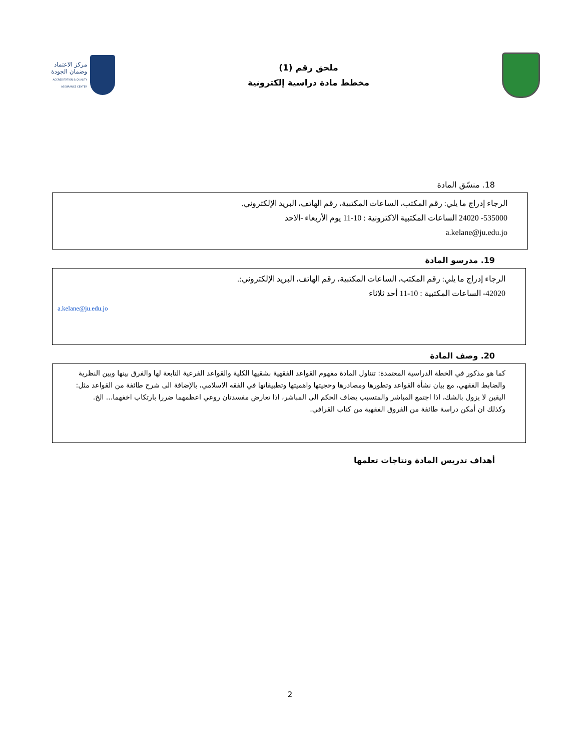ملحق رقم (1)
مخطط مادة دراسية إلكترونية
مركز الاعتماد
وضمان الجودة
ACCREDITATION & QUALITY ASSURANCE CENTER
18. منسّق المادة
الرجاء إدراج ما يلي: رقم المكتب، الساعات المكتبية، رقم الهاتف، البريد الإلكتروني.
535000- 24020 الساعات المكتبية الاكترونية : 10-11 يوم الأربعاء -الاحد
a.kelane@ju.edu.jo
19. مدرسو المادة
الرجاء إدراج ما يلي: رقم المكتب، الساعات المكتبية، رقم الهاتف، البريد الإلكتروني:.
42020- الساعات المكتبية : 10-11 أحد ثلاثاء
a.kelane@ju.edu.jo
20. وصف المادة
كما هو مذكور في الخطة الدراسية المعتمدة: تتناول المادة مفهوم القواعد الفقهية بشقيها الكلية والقواعد الفرعية التابعة لها والفرق بينها وبين النظرية والضابط الفقهي، مع بيان نشأة القواعد وتطورها ومصادرها وحجيتها واهميتها وتطبيقاتها في الفقه الاسلامي، بالإضافة الى شرح طائفة من القواعد مثل: اليقين لا يزول بالشك، اذا اجتمع المباشر والمتسبب يضاف الحكم الى المباشر، اذا تعارض مفسدتان روعي اعظمهما ضررا بارتكاب اخفهما... الخ. وكذلك ان أمكن دراسة طائفة من الفروق الفقهية من كتاب القرافي.
أهداف تدريس المادة ونتاجات تعلمها
2